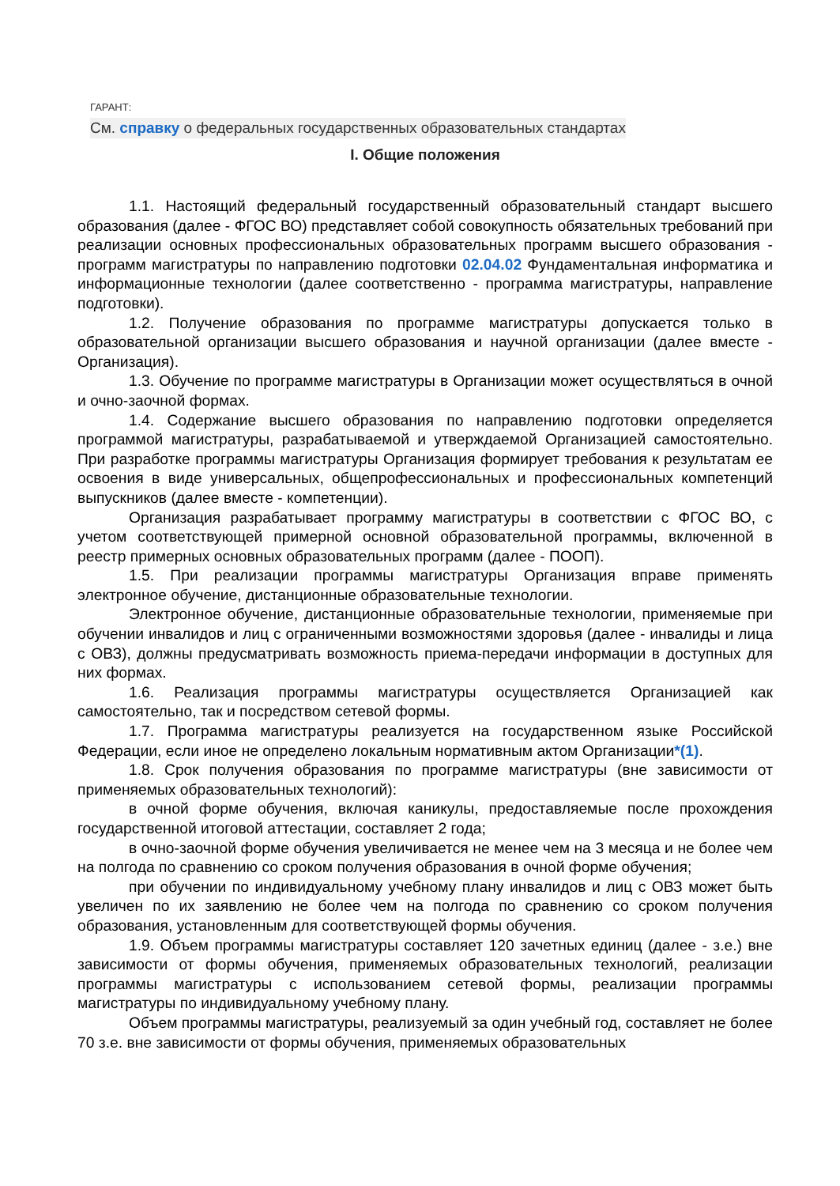ГАРАНТ:
См. справку о федеральных государственных образовательных стандартах
I. Общие положения
1.1. Настоящий федеральный государственный образовательный стандарт высшего образования (далее - ФГОС ВО) представляет собой совокупность обязательных требований при реализации основных профессиональных образовательных программ высшего образования - программ магистратуры по направлению подготовки 02.04.02 Фундаментальная информатика и информационные технологии (далее соответственно - программа магистратуры, направление подготовки).
1.2. Получение образования по программе магистратуры допускается только в образовательной организации высшего образования и научной организации (далее вместе - Организация).
1.3. Обучение по программе магистратуры в Организации может осуществляться в очной и очно-заочной формах.
1.4. Содержание высшего образования по направлению подготовки определяется программой магистратуры, разрабатываемой и утверждаемой Организацией самостоятельно. При разработке программы магистратуры Организация формирует требования к результатам ее освоения в виде универсальных, общепрофессиональных и профессиональных компетенций выпускников (далее вместе - компетенции).
Организация разрабатывает программу магистратуры в соответствии с ФГОС ВО, с учетом соответствующей примерной основной образовательной программы, включенной в реестр примерных основных образовательных программ (далее - ПООП).
1.5. При реализации программы магистратуры Организация вправе применять электронное обучение, дистанционные образовательные технологии.
Электронное обучение, дистанционные образовательные технологии, применяемые при обучении инвалидов и лиц с ограниченными возможностями здоровья (далее - инвалиды и лица с ОВЗ), должны предусматривать возможность приема-передачи информации в доступных для них формах.
1.6. Реализация программы магистратуры осуществляется Организацией как самостоятельно, так и посредством сетевой формы.
1.7. Программа магистратуры реализуется на государственном языке Российской Федерации, если иное не определено локальным нормативным актом Организации*(1).
1.8. Срок получения образования по программе магистратуры (вне зависимости от применяемых образовательных технологий):
в очной форме обучения, включая каникулы, предоставляемые после прохождения государственной итоговой аттестации, составляет 2 года;
в очно-заочной форме обучения увеличивается не менее чем на 3 месяца и не более чем на полгода по сравнению со сроком получения образования в очной форме обучения;
при обучении по индивидуальному учебному плану инвалидов и лиц с ОВЗ может быть увеличен по их заявлению не более чем на полгода по сравнению со сроком получения образования, установленным для соответствующей формы обучения.
1.9. Объем программы магистратуры составляет 120 зачетных единиц (далее - з.е.) вне зависимости от формы обучения, применяемых образовательных технологий, реализации программы магистратуры с использованием сетевой формы, реализации программы магистратуры по индивидуальному учебному плану.
Объем программы магистратуры, реализуемый за один учебный год, составляет не более 70 з.е. вне зависимости от формы обучения, применяемых образовательных